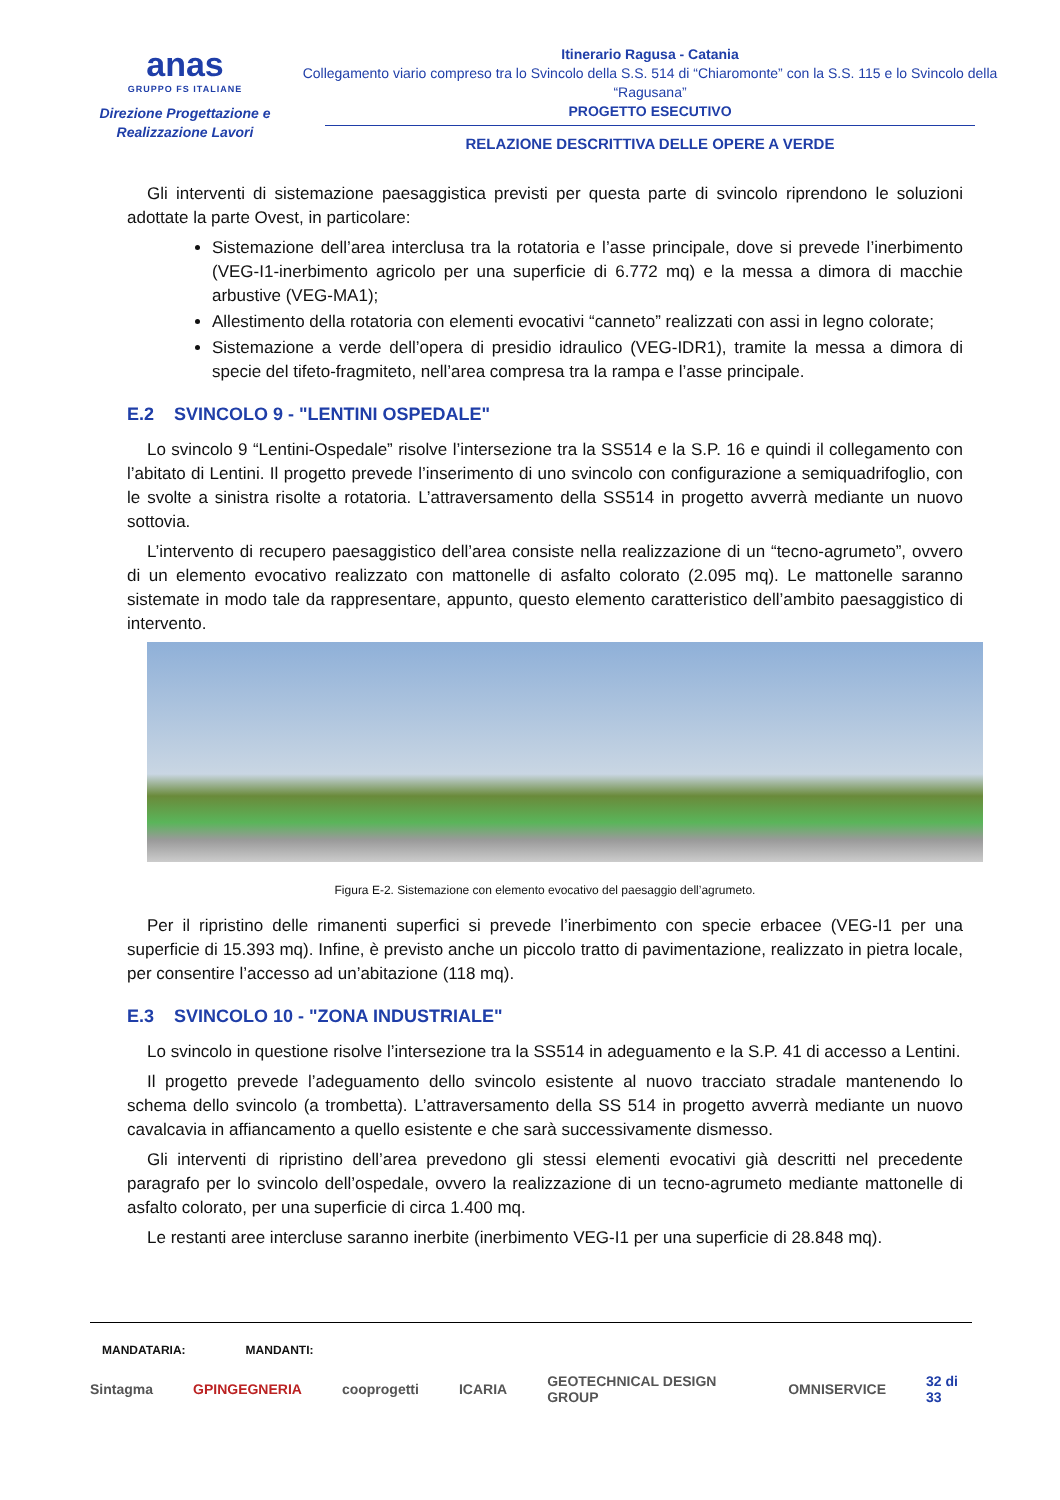anas
GRUPPO FS ITALIANE
Direzione Progettazione e
Realizzazione Lavori
Itinerario Ragusa - Catania
Collegamento viario compreso tra lo Svincolo della S.S. 514 di “Chiaromonte” con la S.S. 115 e lo Svincolo della “Ragusana”
PROGETTO ESECUTIVO
RELAZIONE DESCRITTIVA DELLE OPERE A VERDE
Gli interventi di sistemazione paesaggistica previsti per questa parte di svincolo riprendono le soluzioni adottate la parte Ovest, in particolare:
Sistemazione dell’area interclusa tra la rotatoria e l’asse principale, dove si prevede l’inerbimento (VEG-I1-inerbimento agricolo per una superficie di 6.772 mq) e la messa a dimora di macchie arbustive (VEG-MA1);
Allestimento della rotatoria con elementi evocativi “canneto” realizzati con assi in legno colorate;
Sistemazione a verde dell’opera di presidio idraulico (VEG-IDR1), tramite la messa a dimora di specie del tifeto-fragmiteto, nell’area compresa tra la rampa e l’asse principale.
E.2 SVINCOLO 9 - "LENTINI OSPEDALE"
Lo svincolo 9 “Lentini-Ospedale” risolve l’intersezione tra la SS514 e la S.P. 16 e quindi il collegamento con l’abitato di Lentini. Il progetto prevede l’inserimento di uno svincolo con configurazione a semiquadrifoglio, con le svolte a sinistra risolte a rotatoria. L’attraversamento della SS514 in progetto avverrà mediante un nuovo sottovia.
L’intervento di recupero paesaggistico dell’area consiste nella realizzazione di un “tecno-agrumeto”, ovvero di un elemento evocativo realizzato con mattonelle di asfalto colorato (2.095 mq). Le mattonelle saranno sistemate in modo tale da rappresentare, appunto, questo elemento caratteristico dell’ambito paesaggistico di intervento.
Figura E-2. Sistemazione con elemento evocativo del paesaggio dell’agrumeto.
Per il ripristino delle rimanenti superfici si prevede l’inerbimento con specie erbacee (VEG-I1 per una superficie di 15.393 mq). Infine, è previsto anche un piccolo tratto di pavimentazione, realizzato in pietra locale, per consentire l’accesso ad un’abitazione (118 mq).
E.3 SVINCOLO 10 - "ZONA INDUSTRIALE"
Lo svincolo in questione risolve l’intersezione tra la SS514 in adeguamento e la S.P. 41 di accesso a Lentini.
Il progetto prevede l’adeguamento dello svincolo esistente al nuovo tracciato stradale mantenendo lo schema dello svincolo (a trombetta). L’attraversamento della SS 514 in progetto avverrà mediante un nuovo cavalcavia in affiancamento a quello esistente e che sarà successivamente dismesso.
Gli interventi di ripristino dell’area prevedono gli stessi elementi evocativi già descritti nel precedente paragrafo per lo svincolo dell’ospedale, ovvero la realizzazione di un tecno-agrumeto mediante mattonelle di asfalto colorato, per una superficie di circa 1.400 mq.
Le restanti aree intercluse saranno inerbite (inerbimento VEG-I1 per una superficie di 28.848 mq).
MANDATARIA: MANDANTI:
Sintagma GPINGEGNERIA cooprogetti ICARIA GEOTECHNICAL DESIGN GROUP OMNISERVICE 32 di 33